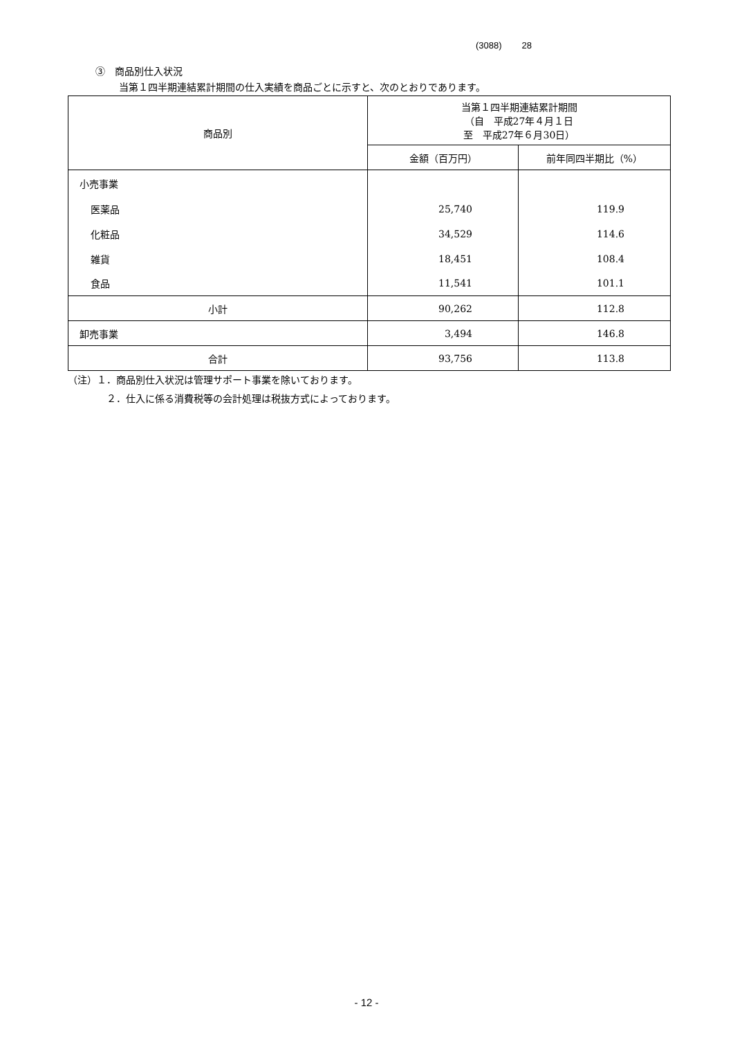(3088) 28
③　商品別仕入状況
当第１四半期連結累計期間の仕入実績を商品ごとに示すと、次のとおりであります。
| 商品別 | 当第１四半期連結累計期間 （自 平成27年４月１日 至 平成27年６月30日） | |
| --- | --- | --- |
| | 金額（百万円） | 前年同四半期比（%） |
| 小売事業 | | |
| 医薬品 | 25,740 | 119.9 |
| 化粧品 | 34,529 | 114.6 |
| 雑貨 | 18,451 | 108.4 |
| 食品 | 11,541 | 101.1 |
| 小計 | 90,262 | 112.8 |
| 卸売事業 | 3,494 | 146.8 |
| 合計 | 93,756 | 113.8 |
（注）１．商品別仕入状況は管理サポート事業を除いております。
２．仕入に係る消費税等の会計処理は税抜方式によっております。
- 12 -